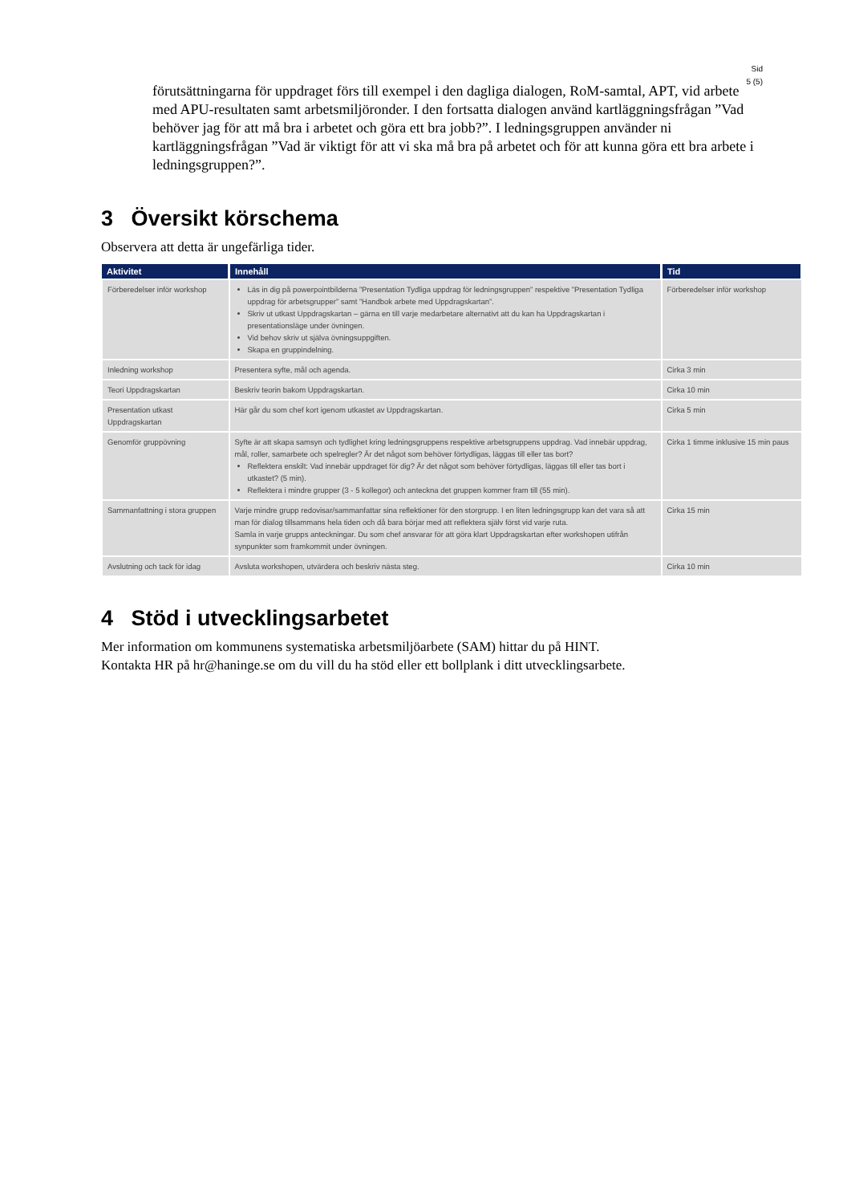Sid
5 (5)
förutsättningarna för uppdraget förs till exempel i den dagliga dialogen, RoM-samtal, APT, vid arbete med APU-resultaten samt arbetsmiljöronder. I den fortsatta dialogen använd kartläggningsfrågan ”Vad behöver jag för att må bra i arbetet och göra ett bra jobb?”. I ledningsgruppen använder ni kartläggningsfrågan ”Vad är viktigt för att vi ska må bra på arbetet och för att kunna göra ett bra arbete i ledningsgruppen?”.
3 Översikt körschema
Observera att detta är ungefärliga tider.
| Aktivitet | Innehåll | Tid |
| --- | --- | --- |
| Förberedelser inför workshop | Läs in dig på powerpointbilderna ”Presentation Tydliga uppdrag för ledningsgruppen” respektive ”Presentation Tydliga uppdrag för arbetsgrupper” samt ”Handbok arbete med Uppdragskartan”. Skriv ut utkast Uppdragskartan – gärna en till varje medarbetare alternativt att du kan ha Uppdragskartan i presentationsläge under övningen. Vid behov skriv ut själva övningsuppgiften. Skapa en gruppindelning. | Förberedelser inför workshop |
| Inledning workshop | Presentera syfte, mål och agenda. | Cirka 3 min |
| Teori Uppdragskartan | Beskriv teorin bakom Uppdragskartan. | Cirka 10 min |
| Presentation utkast Uppdragskartan | Här går du som chef kort igenom utkastet av Uppdragskartan. | Cirka 5 min |
| Genomför gruppövning | Syfte är att skapa samsyn och tydlighet kring ledningsgruppens respektive arbetsgruppens uppdrag. Vad innebär uppdrag, mål, roller, samarbete och spelregler? Är det något som behöver förtydligas, läggas till eller tas bort? Reflektera enskilt: Vad innebär uppdraget för dig? Är det något som behöver förtydligas, läggas till eller tas bort i utkastet? (5 min). Reflektera i mindre grupper (3 - 5 kollegor) och anteckna det gruppen kommer fram till (55 min). | Cirka 1 timme inklusive 15 min paus |
| Sammanfattning i stora gruppen | Varje mindre grupp redovisar/sammanfattar sina reflektioner för den storgrupp. I en liten ledningsgrupp kan det vara så att man för dialog tillsammans hela tiden och då bara börjar med att reflektera själv först vid varje ruta. Samla in varje grupps anteckningar. Du som chef ansvarar för att göra klart Uppdragskartan efter workshopen utifrån synpunkter som framkommit under övningen. | Cirka 15 min |
| Avslutning och tack för idag | Avsluta workshopen, utvärdera och beskriv nästa steg. | Cirka 10 min |
4 Stöd i utvecklingsarbetet
Mer information om kommunens systematiska arbetsmiljöarbete (SAM) hittar du på HINT.
Kontakta HR på hr@haninge.se om du vill du ha stöd eller ett bollplank i ditt utvecklingsarbete.